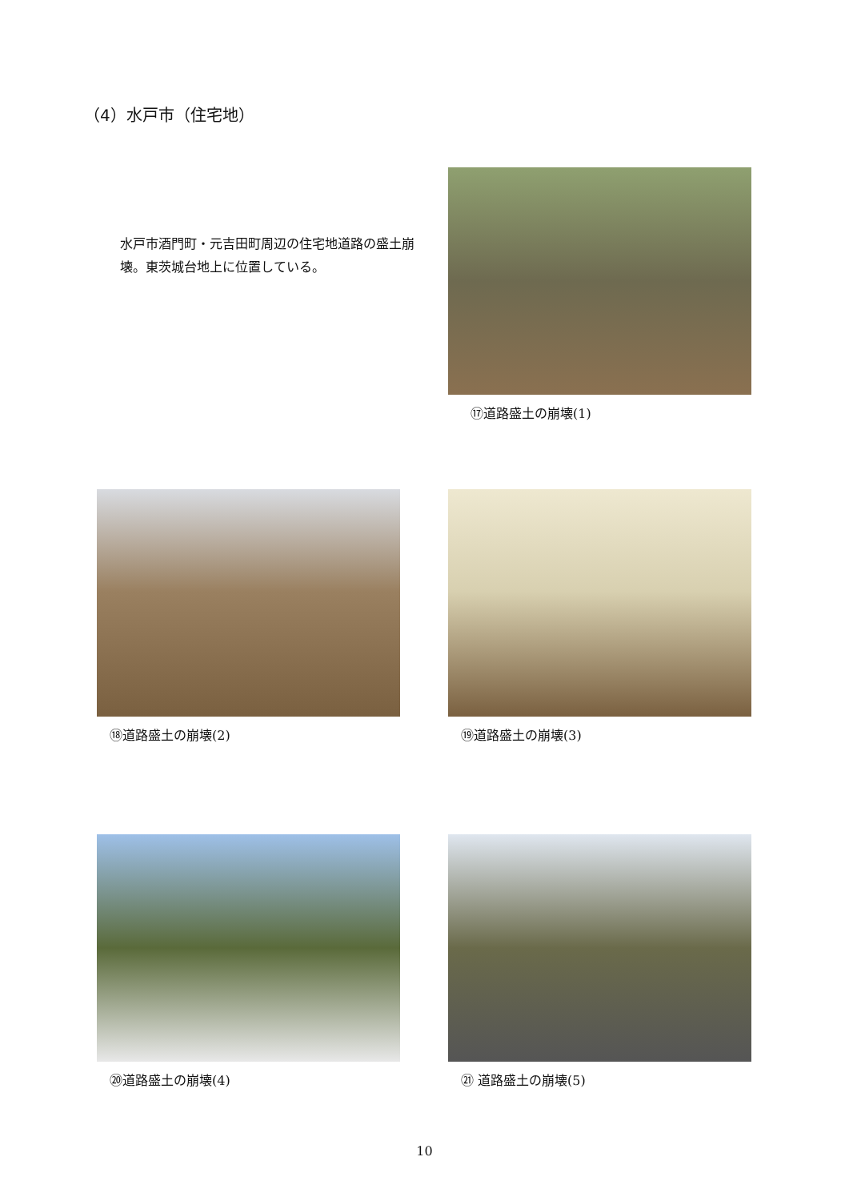（4）水戸市（住宅地）
水戸市酒門町・元吉田町周辺の住宅地道路の盛土崩壊。東茨城台地上に位置している。
⑰道路盛土の崩壊(1)
⑱道路盛土の崩壊(2) ⑲道路盛土の崩壊(3)
⑳道路盛土の崩壊(4) ㉑ 道路盛土の崩壊(5)
10